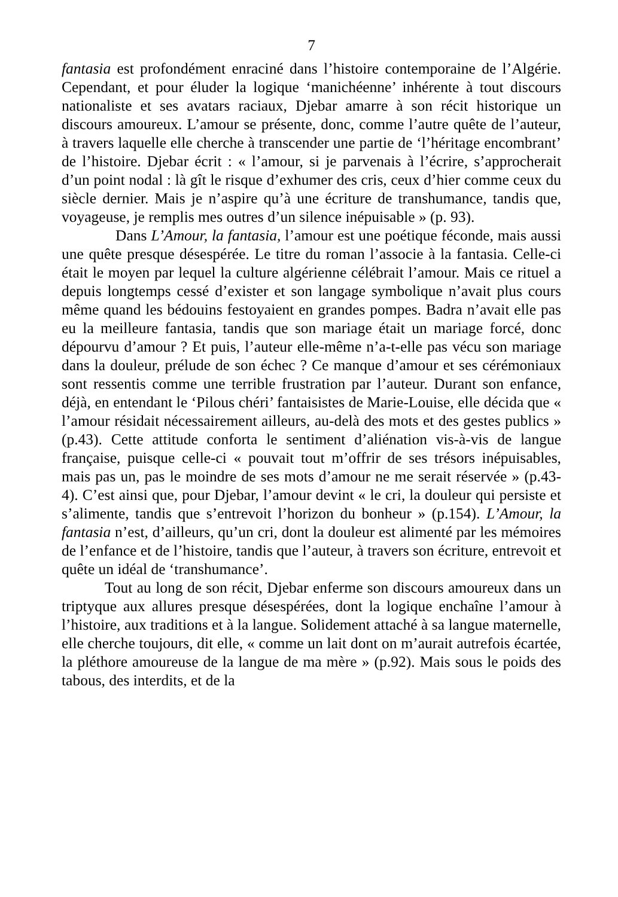7
fantasia est profondément enraciné dans l’histoire contemporaine de l’Algérie. Cependant, et pour éluder la logique ‘manichéenne’ inhérente à tout discours nationaliste et ses avatars raciaux, Djebar amarre à son récit historique un discours amoureux. L’amour se présente, donc, comme l’autre quête de l’auteur, à travers laquelle elle cherche à transcender une partie de ‘l’héritage encombrant’ de l’histoire. Djebar écrit : « l’amour, si je parvenais à l’écrire, s’approcherait d’un point nodal : là gît le risque d’exhumer des cris, ceux d’hier comme ceux du siècle dernier. Mais je n’aspire qu’à une écriture de transhumance, tandis que, voyageuse, je remplis mes outres d’un silence inépuisable » (p. 93).
Dans L’Amour, la fantasia, l’amour est une poétique féconde, mais aussi une quête presque désespérée. Le titre du roman l’associe à la fantasia. Celle-ci était le moyen par lequel la culture algérienne célébrait l’amour. Mais ce rituel a depuis longtemps cessé d’exister et son langage symbolique n’avait plus cours même quand les bédouins festoyaient en grandes pompes. Badra n’avait elle pas eu la meilleure fantasia, tandis que son mariage était un mariage forcé, donc dépourvu d’amour ? Et puis, l’auteur elle-même n’a-t-elle pas vécu son mariage dans la douleur, prélude de son échec ? Ce manque d’amour et ses cérémoniaux sont ressentis comme une terrible frustration par l’auteur. Durant son enfance, déjà, en entendant le ‘Pilous chéri’ fantaisistes de Marie-Louise, elle décida que « l’amour résidait nécessairement ailleurs, au-delà des mots et des gestes publics » (p.43). Cette attitude conforta le sentiment d’aliénation vis-à-vis de langue française, puisque celle-ci « pouvait tout m’offrir de ses trésors inépuisables, mais pas un, pas le moindre de ses mots d’amour ne me serait réservée » (p.43-4). C’est ainsi que, pour Djebar, l’amour devint « le cri, la douleur qui persiste et s’alimente, tandis que s’entrevoit l’horizon du bonheur » (p.154). L’Amour, la fantasia n’est, d’ailleurs, qu’un cri, dont la douleur est alimenté par les mémoires de l’enfance et de l’histoire, tandis que l’auteur, à travers son écriture, entrevoit et quête un idéal de ‘transhumance’.
Tout au long de son récit, Djebar enferme son discours amoureux dans un triptyque aux allures presque désespérées, dont la logique enchaîne l’amour à l’histoire, aux traditions et à la langue. Solidement attaché à sa langue maternelle, elle cherche toujours, dit elle, « comme un lait dont on m’aurait autrefois écartée, la pléthore amoureuse de la langue de ma mère » (p.92). Mais sous le poids des tabous, des interdits, et de la